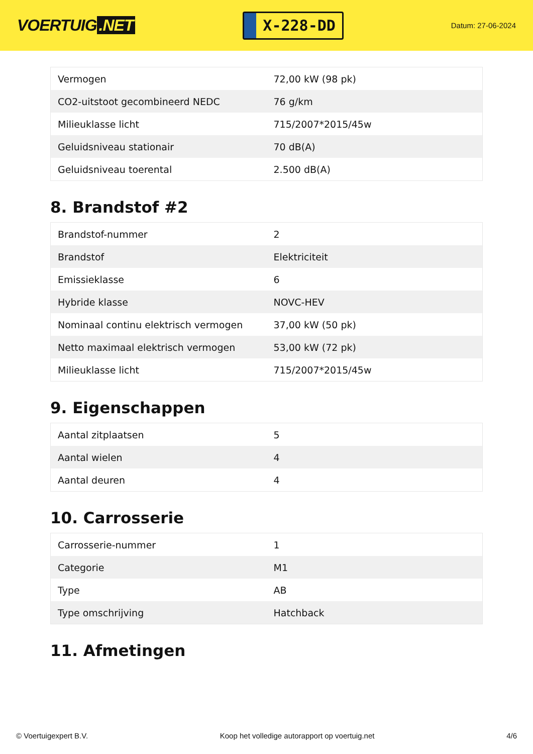VOERTUIG.NET
X-228-DD
Datum: 27-06-2024
| Vermogen | 72,00 kW (98 pk) |
| CO2-uitstoot gecombineerd NEDC | 76 g/km |
| Milieuklasse licht | 715/2007*2015/45w |
| Geluidsniveau stationair | 70 dB(A) |
| Geluidsniveau toerental | 2.500 dB(A) |
8. Brandstof #2
| Brandstof-nummer | 2 |
| Brandstof | Elektriciteit |
| Emissieklasse | 6 |
| Hybride klasse | NOVC-HEV |
| Nominaal continu elektrisch vermogen | 37,00 kW (50 pk) |
| Netto maximaal elektrisch vermogen | 53,00 kW (72 pk) |
| Milieuklasse licht | 715/2007*2015/45w |
9. Eigenschappen
| Aantal zitplaatsen | 5 |
| Aantal wielen | 4 |
| Aantal deuren | 4 |
10. Carrosserie
| Carrosserie-nummer | 1 |
| Categorie | M1 |
| Type | AB |
| Type omschrijving | Hatchback |
11. Afmetingen
© Voertuigexpert B.V. Koop het volledige autorapport op voertuig.net 4/6